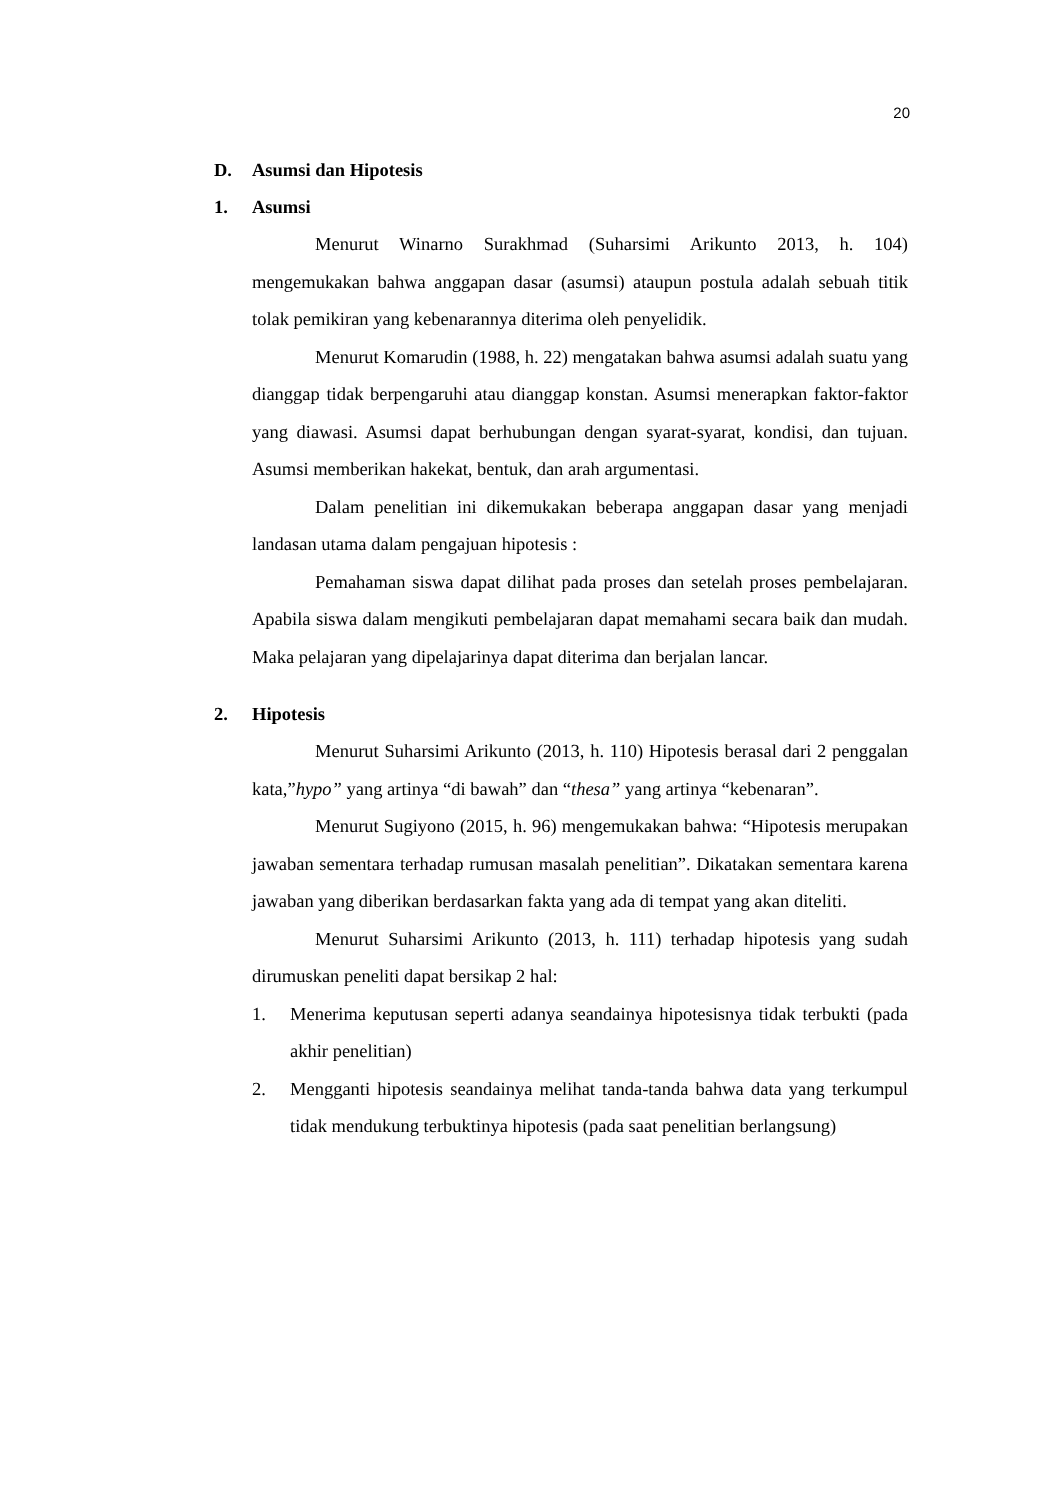20
D. Asumsi dan Hipotesis
1. Asumsi
Menurut Winarno Surakhmad (Suharsimi Arikunto 2013, h. 104) mengemukakan bahwa anggapan dasar (asumsi) ataupun postula adalah sebuah titik tolak pemikiran yang kebenarannya diterima oleh penyelidik.
Menurut Komarudin (1988, h. 22) mengatakan bahwa asumsi adalah suatu yang dianggap tidak berpengaruhi atau dianggap konstan. Asumsi menerapkan faktor-faktor yang diawasi. Asumsi dapat berhubungan dengan syarat-syarat, kondisi, dan tujuan. Asumsi memberikan hakekat, bentuk, dan arah argumentasi.
Dalam penelitian ini dikemukakan beberapa anggapan dasar yang menjadi landasan utama dalam pengajuan hipotesis :
Pemahaman siswa dapat dilihat pada proses dan setelah proses pembelajaran. Apabila siswa dalam mengikuti pembelajaran dapat memahami secara baik dan mudah. Maka pelajaran yang dipelajarinya dapat diterima dan berjalan lancar.
2. Hipotesis
Menurut Suharsimi Arikunto (2013, h. 110) Hipotesis berasal dari 2 penggalan kata,”hypo” yang artinya “di bawah” dan “thesa” yang artinya “kebenaran”.
Menurut Sugiyono (2015, h. 96) mengemukakan bahwa: “Hipotesis merupakan jawaban sementara terhadap rumusan masalah penelitian”. Dikatakan sementara karena jawaban yang diberikan berdasarkan fakta yang ada di tempat yang akan diteliti.
Menurut Suharsimi Arikunto (2013, h. 111) terhadap hipotesis yang sudah dirumuskan peneliti dapat bersikap 2 hal:
1. Menerima keputusan seperti adanya seandainya hipotesisnya tidak terbukti (pada akhir penelitian)
2. Mengganti hipotesis seandainya melihat tanda-tanda bahwa data yang terkumpul tidak mendukung terbuktinya hipotesis (pada saat penelitian berlangsung)